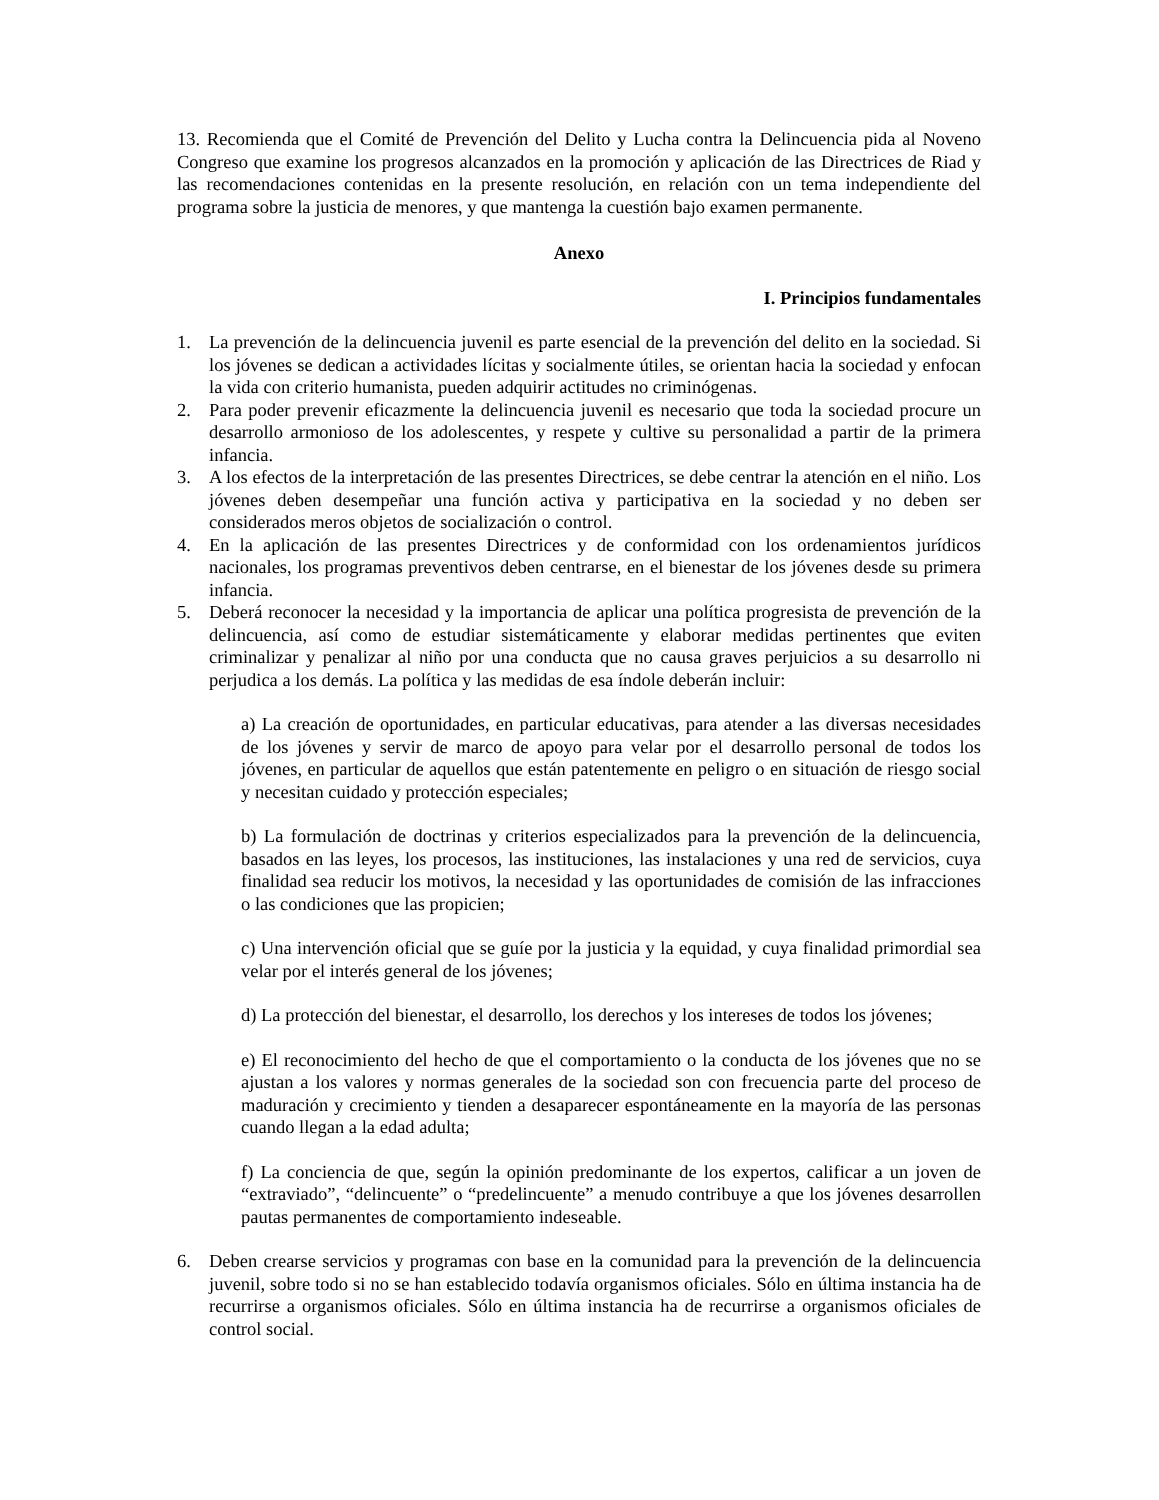13. Recomienda que el Comité de Prevención del Delito y Lucha contra la Delincuencia pida al Noveno Congreso que examine los progresos alcanzados en la promoción y aplicación de las Directrices de Riad y las recomendaciones contenidas en la presente resolución, en relación con un tema independiente del programa sobre la justicia de menores, y que mantenga la cuestión bajo examen permanente.
Anexo
I. Principios fundamentales
1. La prevención de la delincuencia juvenil es parte esencial de la prevención del delito en la sociedad. Si los jóvenes se dedican a actividades lícitas y socialmente útiles, se orientan hacia la sociedad y enfocan la vida con criterio humanista, pueden adquirir actitudes no criminógenas.
2. Para poder prevenir eficazmente la delincuencia juvenil es necesario que toda la sociedad procure un desarrollo armonioso de los adolescentes, y respete y cultive su personalidad a partir de la primera infancia.
3. A los efectos de la interpretación de las presentes Directrices, se debe centrar la atención en el niño. Los jóvenes deben desempeñar una función activa y participativa en la sociedad y no deben ser considerados meros objetos de socialización o control.
4. En la aplicación de las presentes Directrices y de conformidad con los ordenamientos jurídicos nacionales, los programas preventivos deben centrarse, en el bienestar de los jóvenes desde su primera infancia.
5. Deberá reconocer la necesidad y la importancia de aplicar una política progresista de prevención de la delincuencia, así como de estudiar sistemáticamente y elaborar medidas pertinentes que eviten criminalizar y penalizar al niño por una conducta que no causa graves perjuicios a su desarrollo ni perjudica a los demás. La política y las medidas de esa índole deberán incluir:
a) La creación de oportunidades, en particular educativas, para atender a las diversas necesidades de los jóvenes y servir de marco de apoyo para velar por el desarrollo personal de todos los jóvenes, en particular de aquellos que están patentemente en peligro o en situación de riesgo social y necesitan cuidado y protección especiales;
b) La formulación de doctrinas y criterios especializados para la prevención de la delincuencia, basados en las leyes, los procesos, las instituciones, las instalaciones y una red de servicios, cuya finalidad sea reducir los motivos, la necesidad y las oportunidades de comisión de las infracciones o las condiciones que las propicien;
c) Una intervención oficial que se guíe por la justicia y la equidad, y cuya finalidad primordial sea velar por el interés general de los jóvenes;
d) La protección del bienestar, el desarrollo, los derechos y los intereses de todos los jóvenes;
e) El reconocimiento del hecho de que el comportamiento o la conducta de los jóvenes que no se ajustan a los valores y normas generales de la sociedad son con frecuencia parte del proceso de maduración y crecimiento y tienden a desaparecer espontáneamente en la mayoría de las personas cuando llegan a la edad adulta;
f) La conciencia de que, según la opinión predominante de los expertos, calificar a un joven de “extraviado”, “delincuente” o “predelincuente” a menudo contribuye a que los jóvenes desarrollen pautas permanentes de comportamiento indeseable.
6. Deben crearse servicios y programas con base en la comunidad para la prevención de la delincuencia juvenil, sobre todo si no se han establecido todavía organismos oficiales. Sólo en última instancia ha de recurrirse a organismos oficiales. Sólo en última instancia ha de recurrirse a organismos oficiales de control social.